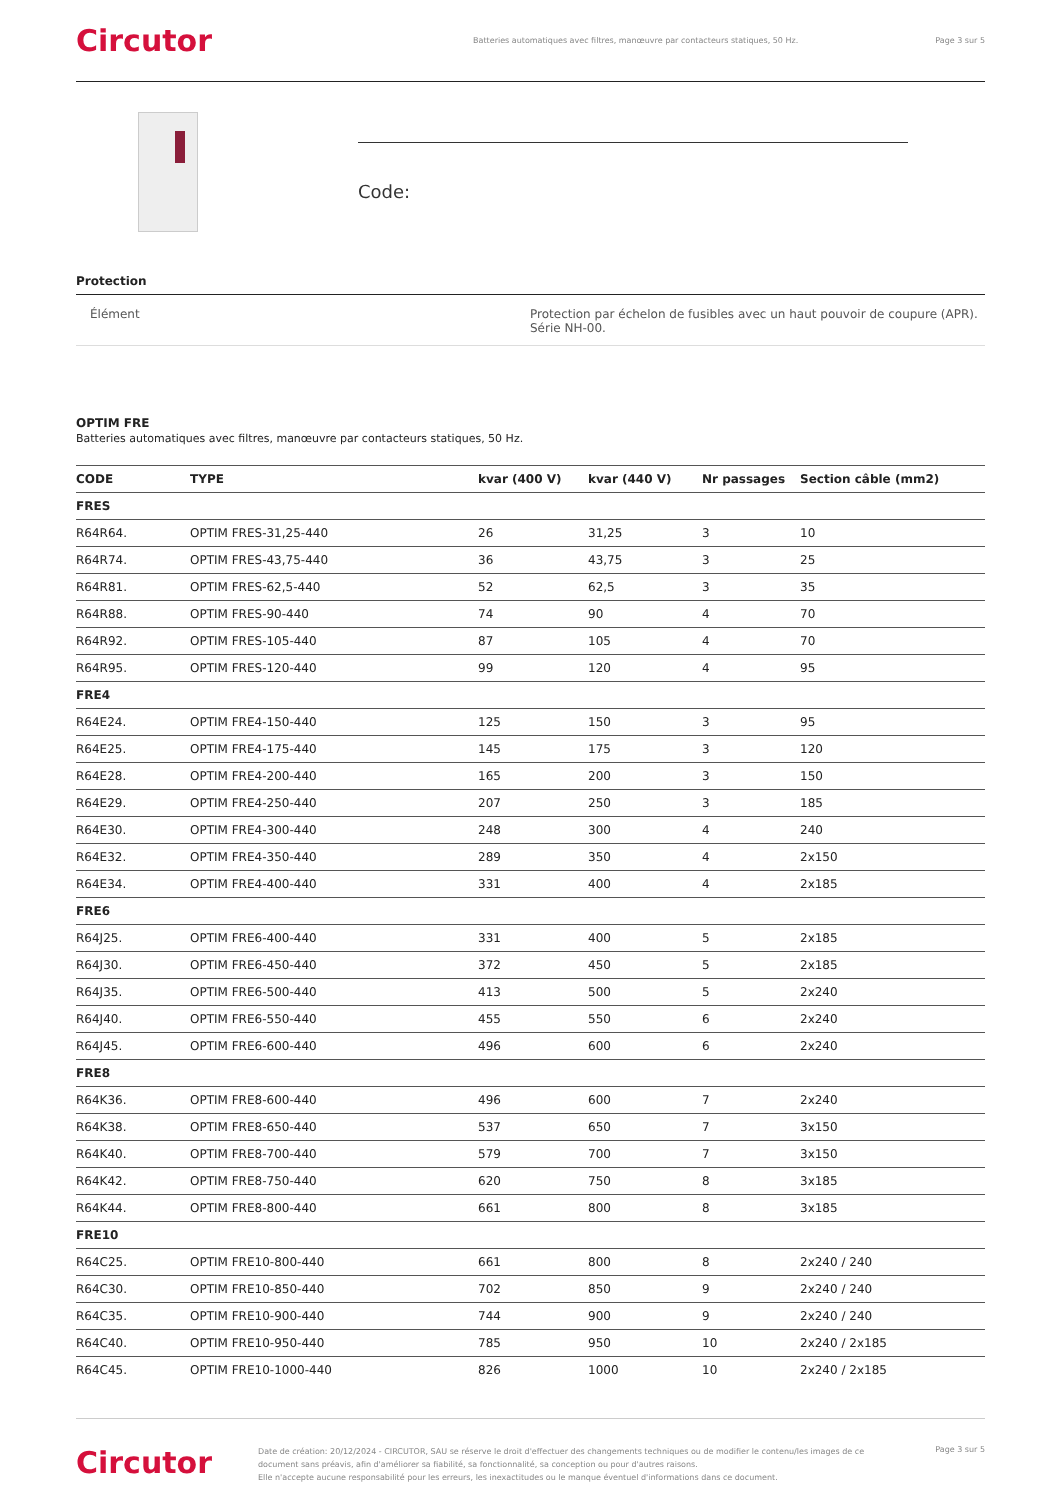Circutor
Batteries automatiques avec filtres, manœuvre par contacteurs statiques, 50 Hz.
Page 3 sur 5
Code:
Protection
Élément Protection par échelon de fusibles avec un haut pouvoir de coupure (APR). Série NH-00.
OPTIM FRE
Batteries automatiques avec filtres, manœuvre par contacteurs statiques, 50 Hz.
| CODE | TYPE | kvar (400 V) | kvar (440 V) | Nr passages | Section câble (mm2) |
| --- | --- | --- | --- | --- | --- |
| FRES | | | | | |
| R64R64. | OPTIM FRES-31,25-440 | 26 | 31,25 | 3 | 10 |
| R64R74. | OPTIM FRES-43,75-440 | 36 | 43,75 | 3 | 25 |
| R64R81. | OPTIM FRES-62,5-440 | 52 | 62,5 | 3 | 35 |
| R64R88. | OPTIM FRES-90-440 | 74 | 90 | 4 | 70 |
| R64R92. | OPTIM FRES-105-440 | 87 | 105 | 4 | 70 |
| R64R95. | OPTIM FRES-120-440 | 99 | 120 | 4 | 95 |
| FRE4 | | | | | |
| R64E24. | OPTIM FRE4-150-440 | 125 | 150 | 3 | 95 |
| R64E25. | OPTIM FRE4-175-440 | 145 | 175 | 3 | 120 |
| R64E28. | OPTIM FRE4-200-440 | 165 | 200 | 3 | 150 |
| R64E29. | OPTIM FRE4-250-440 | 207 | 250 | 3 | 185 |
| R64E30. | OPTIM FRE4-300-440 | 248 | 300 | 4 | 240 |
| R64E32. | OPTIM FRE4-350-440 | 289 | 350 | 4 | 2x150 |
| R64E34. | OPTIM FRE4-400-440 | 331 | 400 | 4 | 2x185 |
| FRE6 | | | | | |
| R64J25. | OPTIM FRE6-400-440 | 331 | 400 | 5 | 2x185 |
| R64J30. | OPTIM FRE6-450-440 | 372 | 450 | 5 | 2x185 |
| R64J35. | OPTIM FRE6-500-440 | 413 | 500 | 5 | 2x240 |
| R64J40. | OPTIM FRE6-550-440 | 455 | 550 | 6 | 2x240 |
| R64J45. | OPTIM FRE6-600-440 | 496 | 600 | 6 | 2x240 |
| FRE8 | | | | | |
| R64K36. | OPTIM FRE8-600-440 | 496 | 600 | 7 | 2x240 |
| R64K38. | OPTIM FRE8-650-440 | 537 | 650 | 7 | 3x150 |
| R64K40. | OPTIM FRE8-700-440 | 579 | 700 | 7 | 3x150 |
| R64K42. | OPTIM FRE8-750-440 | 620 | 750 | 8 | 3x185 |
| R64K44. | OPTIM FRE8-800-440 | 661 | 800 | 8 | 3x185 |
| FRE10 | | | | | |
| R64C25. | OPTIM FRE10-800-440 | 661 | 800 | 8 | 2x240 / 240 |
| R64C30. | OPTIM FRE10-850-440 | 702 | 850 | 9 | 2x240 / 240 |
| R64C35. | OPTIM FRE10-900-440 | 744 | 900 | 9 | 2x240 / 240 |
| R64C40. | OPTIM FRE10-950-440 | 785 | 950 | 10 | 2x240 / 2x185 |
| R64C45. | OPTIM FRE10-1000-440 | 826 | 1000 | 10 | 2x240 / 2x185 |
Circutor
Date de création: 20/12/2024 - CIRCUTOR, SAU se réserve le droit d'effectuer des changements techniques ou de modifier le contenu/les images de ce document sans préavis, afin d'améliorer sa fiabilité, sa fonctionnalité, sa conception ou pour d'autres raisons.
Elle n'accepte aucune responsabilité pour les erreurs, les inexactitudes ou le manque éventuel d'informations dans ce document.
Page 3 sur 5